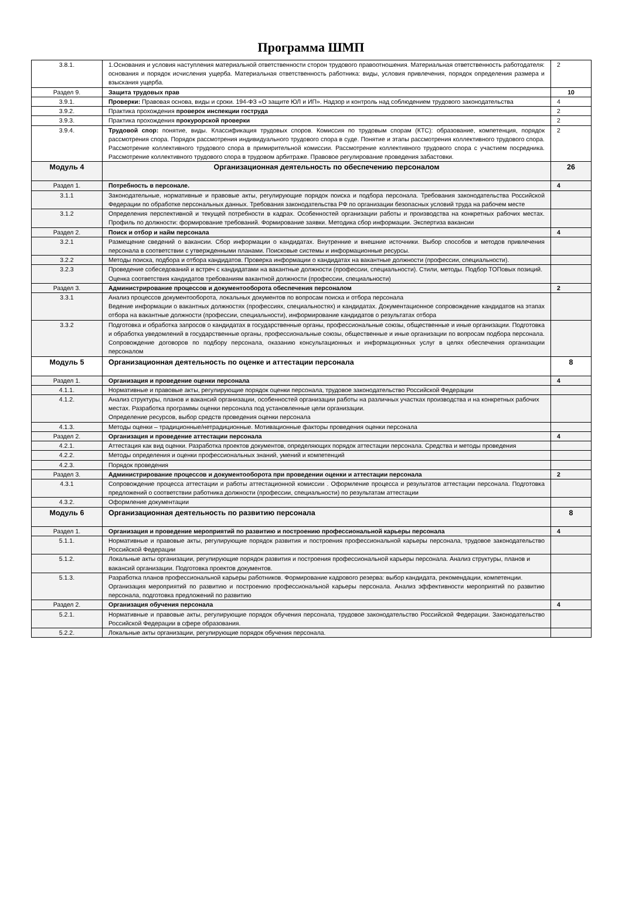Программа ШМП
| 3.8.1. | 1.Основания и условия наступления материальной ответственности сторон трудового правоотношения. Материальная ответственность работодателя: основания и порядок исчисления ущерба. Материальная ответственность работника: виды, условия привлечения, порядок определения размера и взыскания ущерба. | 2 |
| Раздел 9. | Защита трудовых прав | 10 |
| 3.9.1. | Проверки: Правовая основа, виды и сроки. 194-ФЗ «О защите ЮЛ и ИП». Надзор и контроль над соблюдением трудового законодательства | 4 |
| 3.9.2. | Практика прохождения проверок инспекции гоструда | 2 |
| 3.9.3. | Практика прохождения прокурорской проверки | 2 |
| 3.9.4. | Трудовой спор: понятие, виды. Классификация трудовых споров. Комиссия по трудовым спорам (КТС): образование, компетенция, порядок рассмотрения спора. Порядок рассмотрения индивидуального трудового спора в суде. Понятие и этапы рассмотрения коллективного трудового спора. Рассмотрение коллективного трудового спора в примирительной комиссии. Рассмотрение коллективного трудового спора с участием посредника. Рассмотрение коллективного трудового спора в трудовом арбитраже. Правовое регулирование проведения забастовки. | 2 |
| Модуль 4 | Организационная деятельность по обеспечению персоналом | 26 |
| Раздел 1. | Потребность в персонале. | 4 |
| 3.1.1 | Законодательные, нормативные и правовые акты, регулирующие порядок поиска и подбора персонала. Требования законодательства Российской Федерации по обработке персональных данных. Требования законодательства РФ по организации безопасных условий труда на рабочем месте | |
| 3.1.2 | Определения перспективной и текущей потребности в кадрах. Особенностей организации работы и производства на конкретных рабочих местах. Профиль по должности: формирование требований. Формирование заявки. Методика сбор информации. Экспертиза вакансии | |
| Раздел 2. | Поиск и отбор и найм персонала | 4 |
| 3.2.1 | Размещение сведений о вакансии. Сбор информации о кандидатах. Внутренние и внешние источники. Выбор способов и методов привлечения персонала в соответствии с утвержденными планами. Поисковые системы и информационные ресурсы. | |
| 3.2.2 | Методы поиска, подбора и отбора кандидатов. Проверка информации о кандидатах на вакантные должности (профессии, специальности). | |
| 3.2.3 | Проведение собеседований и встреч с кандидатами на вакантные должности (профессии, специальности). Стили, методы. Подбор ТОПовых позиций. Оценка соответствия кандидатов требованиям вакантной должности (профессии, специальности) | |
| Раздел 3. | Администрирование процессов и документооборота обеспечения персоналом | 2 |
| 3.3.1 | Анализ процессов документооборота, локальных документов по вопросам поиска и отбора персонала Ведение информации о вакантных должностях (профессиях, специальностях) и кандидатах. Документационное сопровождение кандидатов на этапах отбора на вакантные должности (профессии, специальности), информирование кандидатов о результатах отбора | |
| 3.3.2 | Подготовка и обработка запросов о кандидатах в государственные органы, профессиональные союзы, общественные и иные организации. Подготовка и обработка уведомлений в государственные органы, профессиональные союзы, общественные и иные организации по вопросам подбора персонала. Сопровождение договоров по подбору персонала, оказанию консультационных и информационных услуг в целях обеспечения организации персоналом | |
| Модуль 5 | Организационная деятельность по оценке и аттестации персонала | 8 |
| Раздел 1. | Организация и проведение оценки персонала | 4 |
| 4.1.1. | Нормативные и правовые акты, регулирующие порядок оценки персонала, трудовое законодательство Российской Федерации | |
| 4.1.2. | Анализ структуры, планов и вакансий организации, особенностей организации работы на различных участках производства и на конкретных рабочих местах. Разработка программы оценки персонала под установленные цели организации. Определение ресурсов, выбор средств проведения оценки персонала | |
| 4.1.3. | Методы оценки – традиционные/нетрадиционные. Мотивационные факторы проведения оценки персонала | |
| Раздел 2. | Организация и проведение аттестации персонала | 4 |
| 4.2.1. | Аттестация как вид оценки. Разработка проектов документов, определяющих порядок аттестации персонала. Средства и методы проведения | |
| 4.2.2. | Методы определения и оценки профессиональных знаний, умений и компетенций | |
| 4.2.3. | Порядок проведения | |
| Раздел 3. | Администрирование процессов и документооборота при проведении оценки и аттестации персонала | 2 |
| 4.3.1 | Сопровождение процесса аттестации и работы аттестационной комиссии . Оформление процесса и результатов аттестации персонала. Подготовка предложений о соответствии работника должности (профессии, специальности) по результатам аттестации | |
| 4.3.2. | Оформление документации | |
| Модуль 6 | Организационная деятельность по развитию персонала | 8 |
| Раздел 1. | Организация и проведение мероприятий по развитию и построению профессиональной карьеры персонала | 4 |
| 5.1.1. | Нормативные и правовые акты, регулирующие порядок развития и построения профессиональной карьеры персонала, трудовое законодательство Российской Федерации | |
| 5.1.2. | Локальные акты организации, регулирующие порядок развития и построения профессиональной карьеры персонала. Анализ структуры, планов и вакансий организации. Подготовка проектов документов. | |
| 5.1.3. | Разработка планов профессиональной карьеры работников. Формирование кадрового резерва: выбор кандидата, рекомендации, компетенции. Организация мероприятий по развитию и построению профессиональной карьеры персонала. Анализ эффективности мероприятий по развитию персонала, подготовка предложений по развитию | |
| Раздел 2. | Организация обучения персонала | 4 |
| 5.2.1. | Нормативные и правовые акты, регулирующие порядок обучения персонала, трудовое законодательство Российской Федерации. Законодательство Российской Федерации в сфере образования. | |
| 5.2.2. | Локальные акты организации, регулирующие порядок обучения персонала. | |